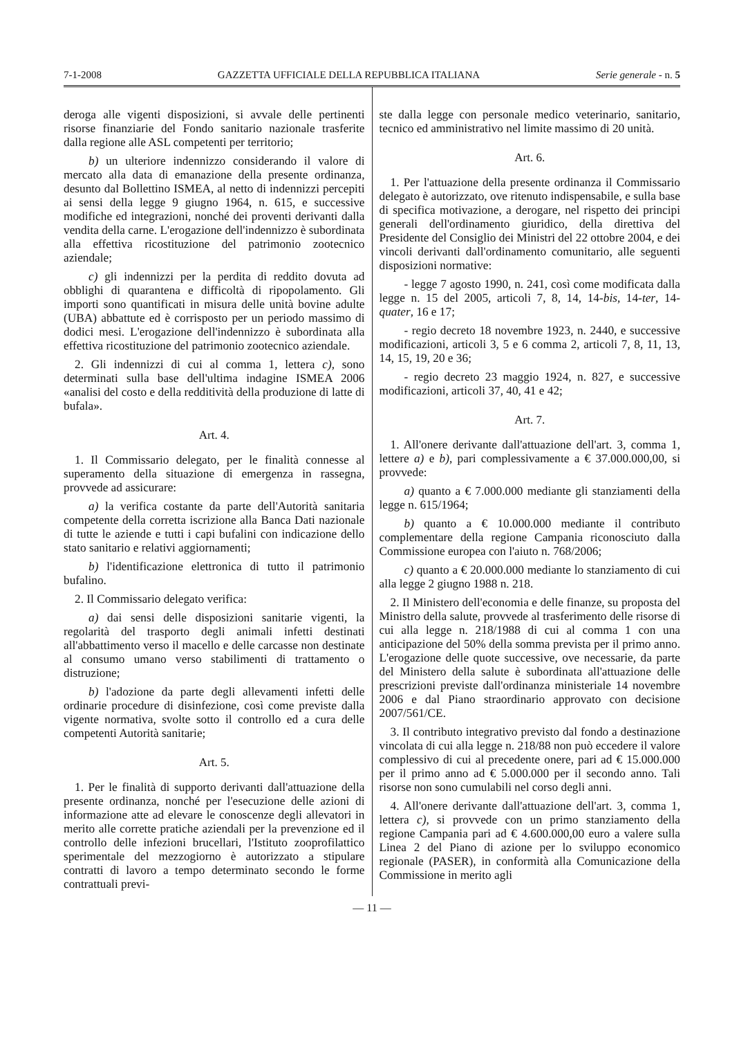7-1-2008 GAZZETTA UFFICIALE DELLA REPUBBLICA ITALIANA Serie generale - n. 5
deroga alle vigenti disposizioni, si avvale delle pertinenti risorse finanziarie del Fondo sanitario nazionale trasferite dalla regione alle ASL competenti per territorio;
b) un ulteriore indennizzo considerando il valore di mercato alla data di emanazione della presente ordinanza, desunto dal Bollettino ISMEA, al netto di indennizzi percepiti ai sensi della legge 9 giugno 1964, n. 615, e successive modifiche ed integrazioni, nonché dei proventi derivanti dalla vendita della carne. L'erogazione dell'indennizzo è subordinata alla effettiva ricostituzione del patrimonio zootecnico aziendale;
c) gli indennizzi per la perdita di reddito dovuta ad obblighi di quarantena e difficoltà di ripopolamento. Gli importi sono quantificati in misura delle unità bovine adulte (UBA) abbattute ed è corrisposto per un periodo massimo di dodici mesi. L'erogazione dell'indennizzo è subordinata alla effettiva ricostituzione del patrimonio zootecnico aziendale.
2. Gli indennizzi di cui al comma 1, lettera c), sono determinati sulla base dell'ultima indagine ISMEA 2006 «analisi del costo e della redditività della produzione di latte di bufala».
Art. 4.
1. Il Commissario delegato, per le finalità connesse al superamento della situazione di emergenza in rassegna, provvede ad assicurare:
a) la verifica costante da parte dell'Autorità sanitaria competente della corretta iscrizione alla Banca Dati nazionale di tutte le aziende e tutti i capi bufalini con indicazione dello stato sanitario e relativi aggiornamenti;
b) l'identificazione elettronica di tutto il patrimonio bufalino.
2. Il Commissario delegato verifica:
a) dai sensi delle disposizioni sanitarie vigenti, la regolarità del trasporto degli animali infetti destinati all'abbattimento verso il macello e delle carcasse non destinate al consumo umano verso stabilimenti di trattamento o distruzione;
b) l'adozione da parte degli allevamenti infetti delle ordinarie procedure di disinfezione, così come previste dalla vigente normativa, svolte sotto il controllo ed a cura delle competenti Autorità sanitarie;
Art. 5.
1. Per le finalità di supporto derivanti dall'attuazione della presente ordinanza, nonché per l'esecuzione delle azioni di informazione atte ad elevare le conoscenze degli allevatori in merito alle corrette pratiche aziendali per la prevenzione ed il controllo delle infezioni brucellari, l'Istituto zooprofilattico sperimentale del mezzogiorno è autorizzato a stipulare contratti di lavoro a tempo determinato secondo le forme contrattuali previ-
ste dalla legge con personale medico veterinario, sanitario, tecnico ed amministrativo nel limite massimo di 20 unità.
Art. 6.
1. Per l'attuazione della presente ordinanza il Commissario delegato è autorizzato, ove ritenuto indispensabile, e sulla base di specifica motivazione, a derogare, nel rispetto dei principi generali dell'ordinamento giuridico, della direttiva del Presidente del Consiglio dei Ministri del 22 ottobre 2004, e dei vincoli derivanti dall'ordinamento comunitario, alle seguenti disposizioni normative:
- legge 7 agosto 1990, n. 241, così come modificata dalla legge n. 15 del 2005, articoli 7, 8, 14, 14-bis, 14-ter, 14-quater, 16 e 17;
- regio decreto 18 novembre 1923, n. 2440, e successive modificazioni, articoli 3, 5 e 6 comma 2, articoli 7, 8, 11, 13, 14, 15, 19, 20 e 36;
- regio decreto 23 maggio 1924, n. 827, e successive modificazioni, articoli 37, 40, 41 e 42;
Art. 7.
1. All'onere derivante dall'attuazione dell'art. 3, comma 1, lettere a) e b), pari complessivamente a € 37.000.000,00, si provvede:
a) quanto a € 7.000.000 mediante gli stanziamenti della legge n. 615/1964;
b) quanto a € 10.000.000 mediante il contributo complementare della regione Campania riconosciuto dalla Commissione europea con l'aiuto n. 768/2006;
c) quanto a € 20.000.000 mediante lo stanziamento di cui alla legge 2 giugno 1988 n. 218.
2. Il Ministero dell'economia e delle finanze, su proposta del Ministro della salute, provvede al trasferimento delle risorse di cui alla legge n. 218/1988 di cui al comma 1 con una anticipazione del 50% della somma prevista per il primo anno. L'erogazione delle quote successive, ove necessarie, da parte del Ministero della salute è subordinata all'attuazione delle prescrizioni previste dall'ordinanza ministeriale 14 novembre 2006 e dal Piano straordinario approvato con decisione 2007/561/CE.
3. Il contributo integrativo previsto dal fondo a destinazione vincolata di cui alla legge n. 218/88 non può eccedere il valore complessivo di cui al precedente onere, pari ad € 15.000.000 per il primo anno ad € 5.000.000 per il secondo anno. Tali risorse non sono cumulabili nel corso degli anni.
4. All'onere derivante dall'attuazione dell'art. 3, comma 1, lettera c), si provvede con un primo stanziamento della regione Campania pari ad € 4.600.000,00 euro a valere sulla Linea 2 del Piano di azione per lo sviluppo economico regionale (PASER), in conformità alla Comunicazione della Commissione in merito agli
— 11 —